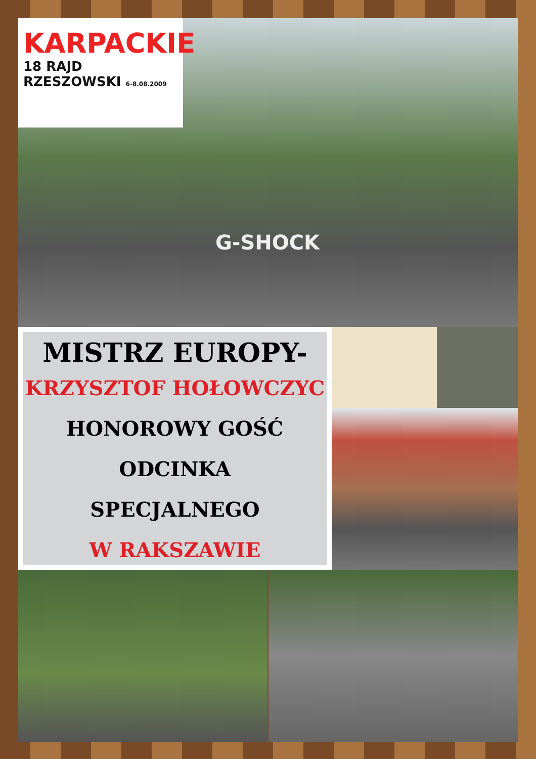KARPACKIE
18 RAJD RZESZOWSKI 6-8.08.2009
G-SHOCK
MISTRZ EUROPY-
KRZYSZTOF HOŁOWCZYC
HONOROWY GOŚĆ
ODCINKA
SPECJALNEGO
W RAKSZAWIE